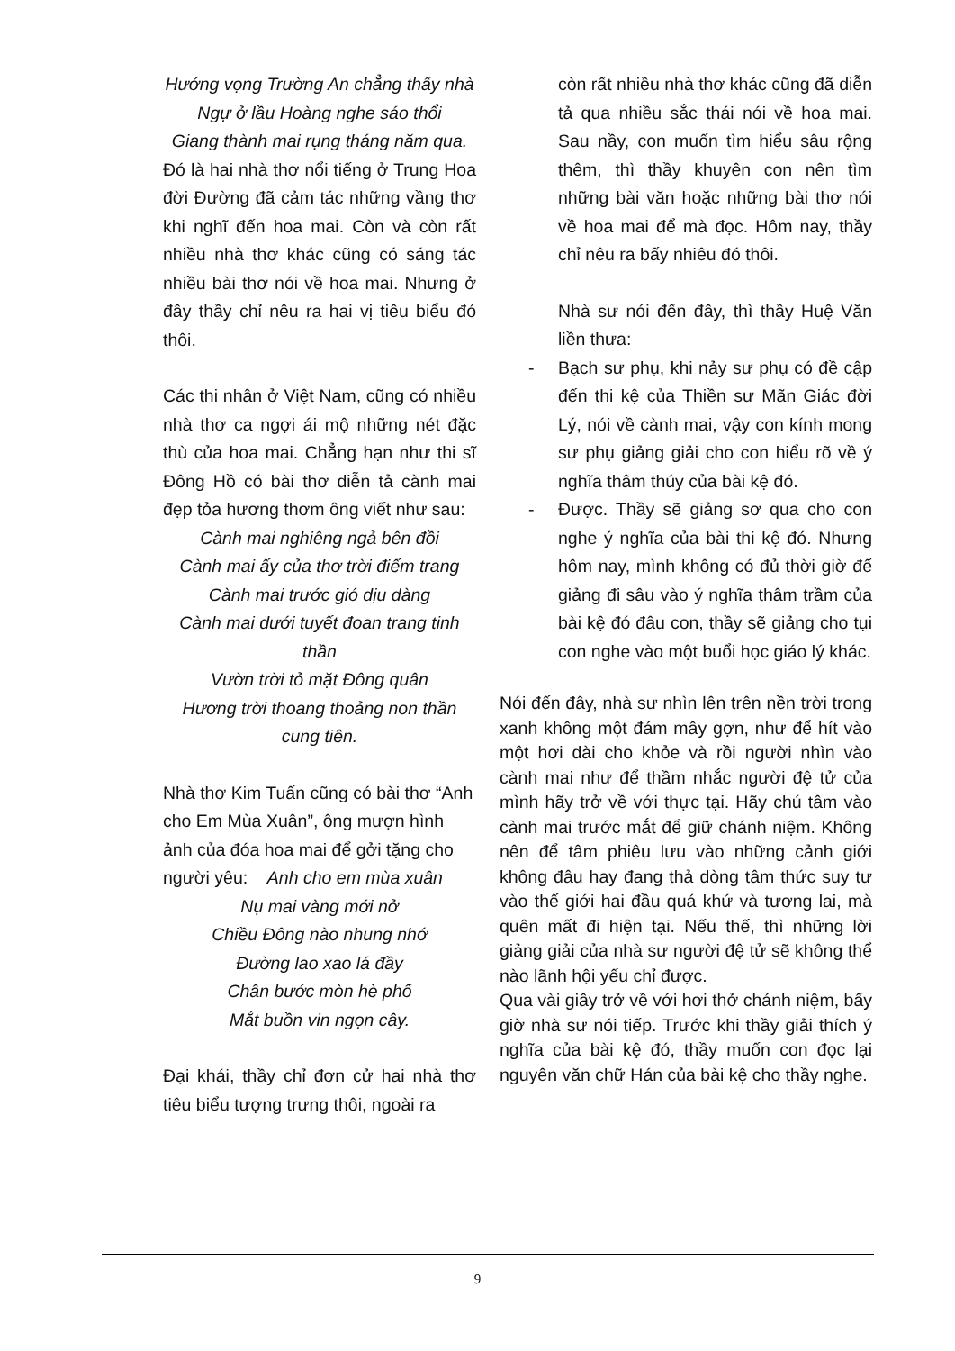Hướng vọng Trường An chẳng thấy nhà
Ngự ở lầu Hoàng nghe sáo thổi
Giang thành mai rụng tháng năm qua.
Đó là hai nhà thơ nổi tiếng ở Trung Hoa đời Đường đã cảm tác những vầng thơ khi nghĩ đến hoa mai. Còn và còn rất nhiều nhà thơ khác cũng có sáng tác nhiều bài thơ nói về hoa mai. Nhưng ở đây thầy chỉ nêu ra hai vị tiêu biểu đó thôi.
Các thi nhân ở Việt Nam, cũng có nhiều nhà thơ ca ngợi ái mộ những nét đặc thù của hoa mai. Chẳng hạn như thi sĩ Đông Hồ có bài thơ diễn tả cành mai đẹp tỏa hương thơm ông viết như sau:
Cành mai nghiêng ngả bên đồi
Cành mai ấy của thơ trời điểm trang
Cành mai trước gió dịu dàng
Cành mai dưới tuyết đoan trang tinh thần
Vườn trời tỏ mặt Đông quân
Hương trời thoang thoảng non thần cung tiên.
Nhà thơ Kim Tuấn cũng có bài thơ “Anh cho Em Mùa Xuân”, ông mượn hình ảnh của đóa hoa mai để gởi tặng cho người yêu: Anh cho em mùa xuân
Nụ mai vàng mới nở
Chiều Đông nào nhung nhớ
Đường lao xao lá đầy
Chân bước mòn hè phố
Mắt buồn vin ngọn cây.
Đại khái, thầy chỉ đơn cử hai nhà thơ tiêu biểu tượng trưng thôi, ngoài ra
còn rất nhiều nhà thơ khác cũng đã diễn tả qua nhiều sắc thái nói về hoa mai. Sau nầy, con muốn tìm hiểu sâu rộng thêm, thì thầy khuyên con nên tìm những bài văn hoặc những bài thơ nói về hoa mai để mà đọc. Hôm nay, thầy chỉ nêu ra bấy nhiêu đó thôi.
Nhà sư nói đến đây, thì thầy Huệ Văn liền thưa:
- Bạch sư phụ, khi nảy sư phụ có đề cập đến thi kệ của Thiền sư Mãn Giác đời Lý, nói về cành mai, vậy con kính mong sư phụ giảng giải cho con hiểu rõ về ý nghĩa thâm thúy của bài kệ đó.
- Được. Thầy sẽ giảng sơ qua cho con nghe ý nghĩa của bài thi kệ đó. Nhưng hôm nay, mình không có đủ thời giờ để giảng đi sâu vào ý nghĩa thâm trầm của bài kệ đó đâu con, thầy sẽ giảng cho tụi con nghe vào một buổi học giáo lý khác.
Nói đến đây, nhà sư nhìn lên trên nền trời trong xanh không một đám mây gợn, như để hít vào một hơi dài cho khỏe và rồi người nhìn vào cành mai như để thầm nhắc người đệ tử của mình hãy trở về với thực tại. Hãy chú tâm vào cành mai trước mắt để giữ chánh niệm. Không nên để tâm phiêu lưu vào những cảnh giới không đâu hay đang thả dòng tâm thức suy tư vào thế giới hai đầu quá khứ và tương lai, mà quên mất đi hiện tại. Nếu thế, thì những lời giảng giải của nhà sư người đệ tử sẽ không thể nào lãnh hội yếu chỉ được.
Qua vài giây trở về với hơi thở chánh niệm, bấy giờ nhà sư nói tiếp. Trước khi thầy giải thích ý nghĩa của bài kệ đó, thầy muốn con đọc lại nguyên văn chữ Hán của bài kệ cho thầy nghe.
9